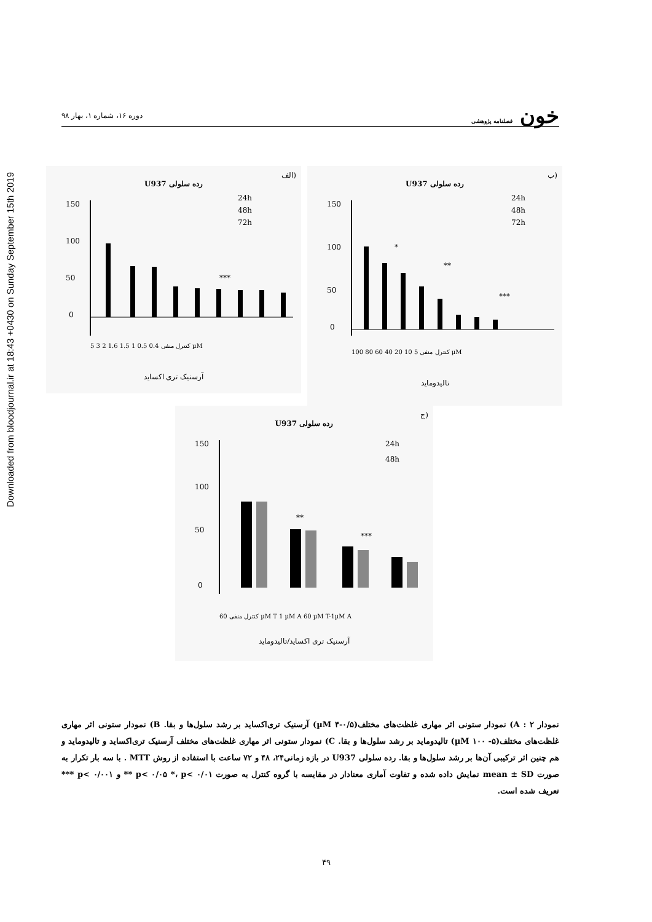Downloaded from bloodjournal.ir at 18:43 +0430 on Sunday September 15th 2019
خون فصلنامه پژوهشی
دوره ۱۶، شماره ۱، بهار ۹۸
(الف
رده سلولی U937
150
100
50
0
***
24h
48h
72h
کنترل منفی 0.4 0.5 1 1.5 1.6 2 3 5 µM
آرسنیک تری اکساید
(ب
رده سلولی U937
150
100
50
0
*
**
***
24h
48h
72h
کنترل منفی 5 10 20 40 60 80 100 µM
تالیدومايد
(ج
رده سلولی U937
150
100
50
0
**
***
24h
48h
کنترل منفی 60 µM T 1 µM A 60 µM T-1µM A
آرسنیک تری اکساید/تالیدومايد
نمودار ۲ : A) نمودار ستونی اثر مهاری غلظت‌های مختلف(µM ۴-۰/۵) آرسنیک تری‌اکساید بر رشد سلول‌ها و بقا. B) نمودار ستونی اثر مهاری غلظت‌های مختلف(µM ۱۰۰ -۵) تالیدومايد بر رشد سلول‌ها و بقا. C) نمودار ستونی اثر مهاری غلظت‌های مختلف آرسنیک تری‌اکساید و تالیدومايد و هم چنین اثر ترکیبی آن‌ها بر رشد سلول‌ها و بقا. رده سلولی U937 در بازه زمانی۲۴، ۴۸ و ۷۲ ساعت با استفاده از روش MTT . با سه بار تکرار به صورت mean ± SD نمایش داده شده و تفاوت آماری معنادار در مقایسه با گروه کنترل به صورت p< ۰/۰۵ *، p< ۰/۰۱ ** و p< ۰/۰۰۱ *** تعریف شده است.
۴۹